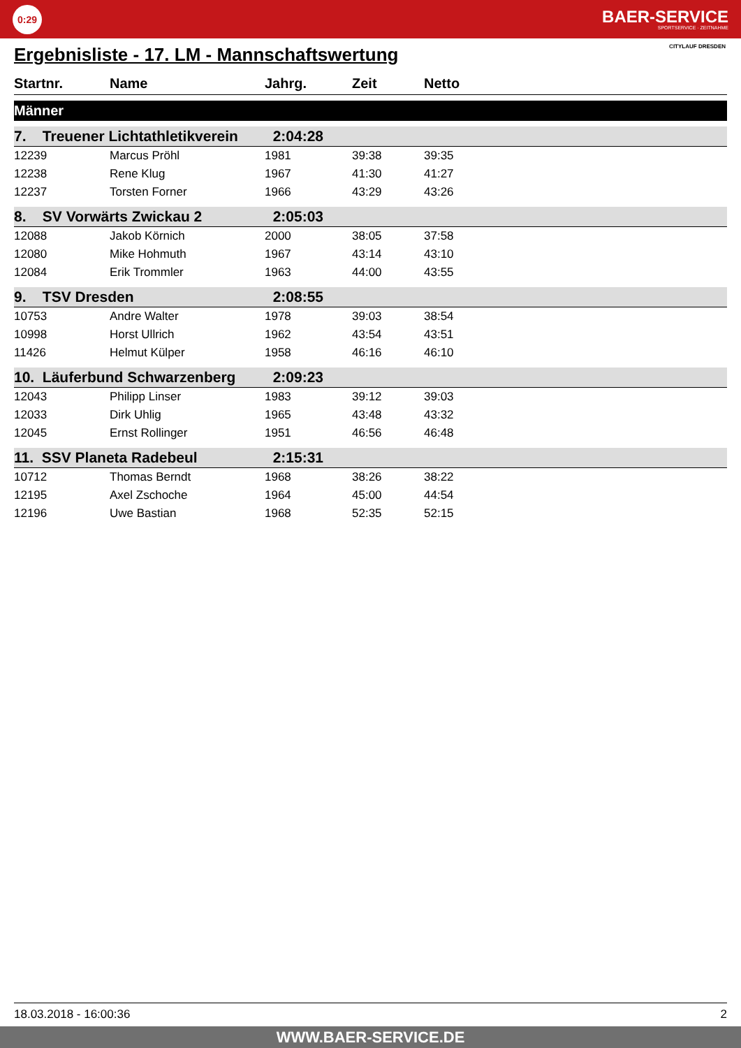0:29
BAER-SERVICE
SPORTSERVICE · ZEITNAHME
Ergebnisliste - 17. LM - Mannschaftswertung
CITYLAUF DRESDEN
| Startnr. | Name | Jahrg. | Zeit | Netto |
| --- | --- | --- | --- | --- |
| Männer | | | | |
| 7. Treuener Lichtathletikverein | | 2:04:28 | | |
| 12239 | Marcus Pröhl | 1981 | 39:38 | 39:35 |
| 12238 | Rene Klug | 1967 | 41:30 | 41:27 |
| 12237 | Torsten Forner | 1966 | 43:29 | 43:26 |
| 8. SV Vorwärts Zwickau 2 | | 2:05:03 | | |
| 12088 | Jakob Körnich | 2000 | 38:05 | 37:58 |
| 12080 | Mike Hohmuth | 1967 | 43:14 | 43:10 |
| 12084 | Erik Trommler | 1963 | 44:00 | 43:55 |
| 9. TSV Dresden | | 2:08:55 | | |
| 10753 | Andre Walter | 1978 | 39:03 | 38:54 |
| 10998 | Horst Ullrich | 1962 | 43:54 | 43:51 |
| 11426 | Helmut Külper | 1958 | 46:16 | 46:10 |
| 10. Läuferbund Schwarzenberg | | 2:09:23 | | |
| 12043 | Philipp Linser | 1983 | 39:12 | 39:03 |
| 12033 | Dirk Uhlig | 1965 | 43:48 | 43:32 |
| 12045 | Ernst Rollinger | 1951 | 46:56 | 46:48 |
| 11. SSV Planeta Radebeul | | 2:15:31 | | |
| 10712 | Thomas Berndt | 1968 | 38:26 | 38:22 |
| 12195 | Axel Zschoche | 1964 | 45:00 | 44:54 |
| 12196 | Uwe Bastian | 1968 | 52:35 | 52:15 |
18.03.2018 - 16:00:36 2
WWW.BAER-SERVICE.DE